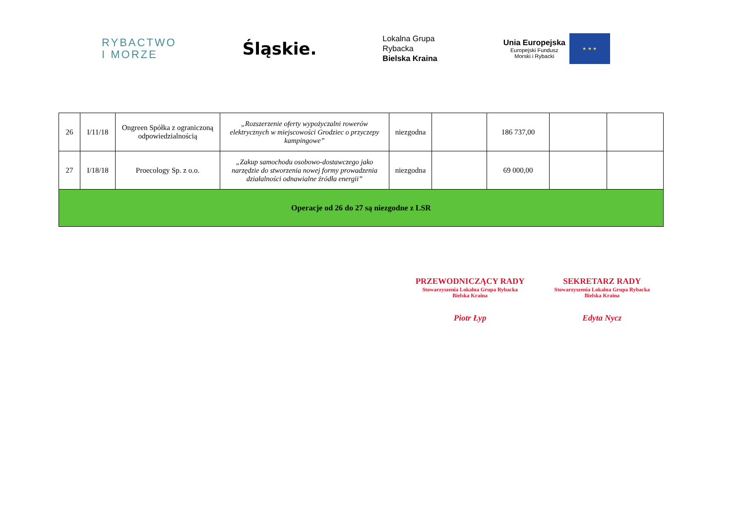RYBACTWO
I MORZE
Śląskie.
Lokalna Grupa
Rybacka
Bielska Kraina
Unia Europejska
Europejski Fundusz
Morski i Rybacki
★ ★ ★
| 26 | I/11/18 | Ongreen Spółka z ograniczoną odpowiedzialnością | „Rozszerzenie oferty wypożyczalni rowerów elektrycznych w miejscowości Grodziec o przyczepy kampingowe” | niezgodna | | 186 737,00 | | |
| 27 | I/18/18 | Proecology Sp. z o.o. | „Zakup samochodu osobowo-dostawczego jako narzędzie do stworzenia nowej formy prowadzenia działalności odnawialne źródła energii” | niezgodna | | 69 000,00 | | |
| Operacje od 26 do 27 są niezgodne z LSR | | | | | | | | |
PRZEWODNICZĄCY RADY
Stowarzyszenia Lokalna Grupa Rybacka
Bielska Kraina
Piotr Łyp
SEKRETARZ RADY
Stowarzyszenia Lokalna Grupa Rybacka
Bielska Kraina
Edyta Nycz